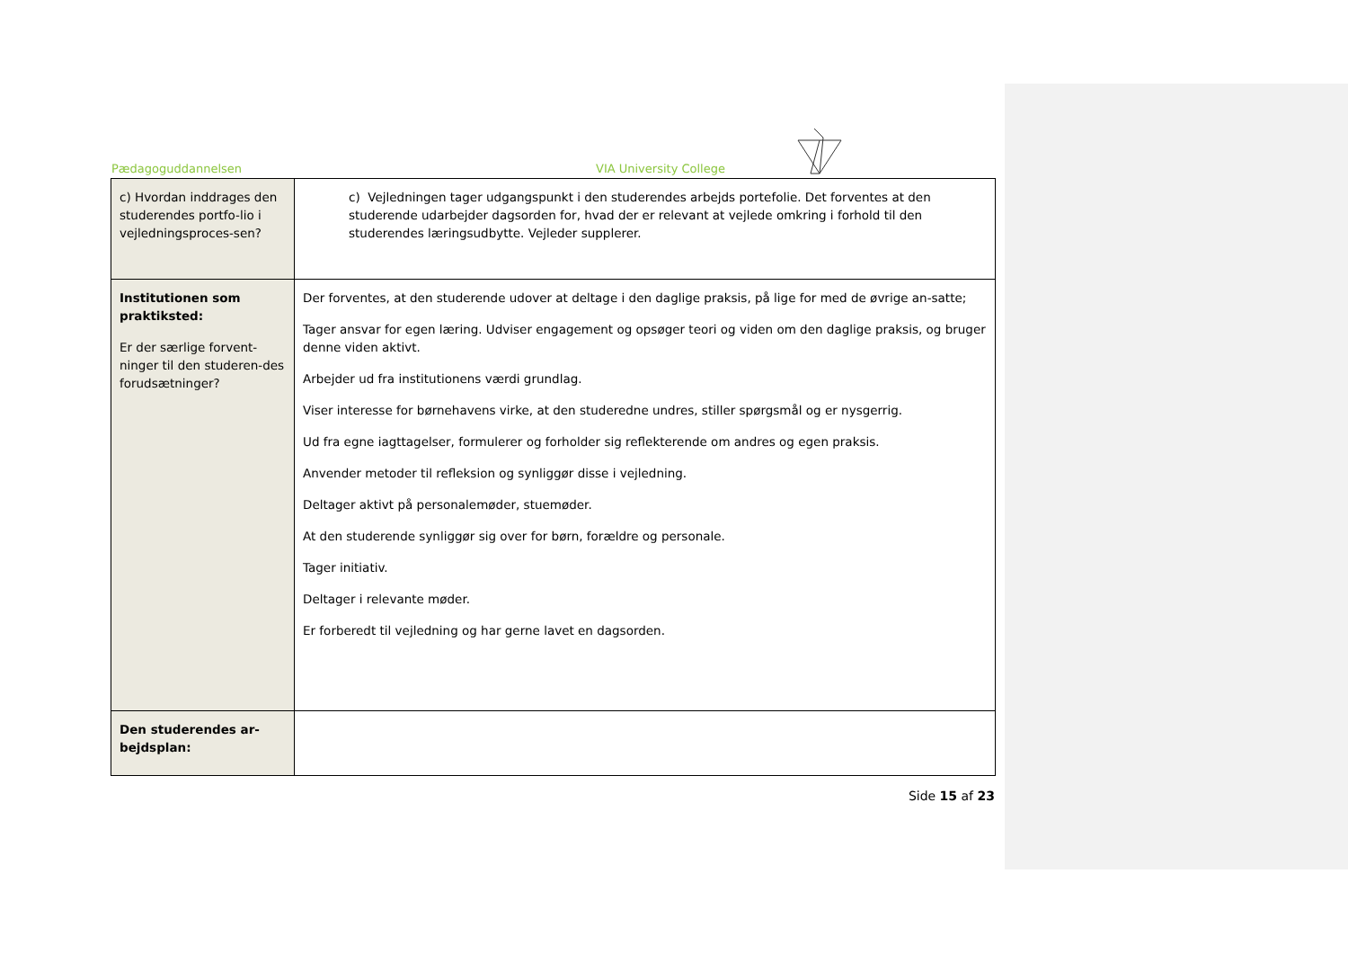Pædagoguddannelsen VIA University College
| c) Hvordan inddrages den studerendes portfo-lio i vejledningsproces-sen? | c) Vejledningen tager udgangspunkt i den studerendes arbejds portefolie. Det forventes at den studerende udarbejder dagsorden for, hvad der er relevant at vejlede omkring i forhold til den studerendes læringsudbytte. Vejleder supplerer. |
| Institutionen som praktiksted: Er der særlige forvent-ninger til den studeren-des forudsætninger? | Der forventes, at den studerende udover at deltage i den daglige praksis, på lige for med de øvrige an-satte; Tager ansvar for egen læring. Udviser engagement og opsøger teori og viden om den daglige praksis, og bruger denne viden aktivt. Arbejder ud fra institutionens værdi grundlag. Viser interesse for børnehavens virke, at den studeredne undres, stiller spørgsmål og er nysgerrig. Ud fra egne iagttagelser, formulerer og forholder sig reflekterende om andres og egen praksis. Anvender metoder til refleksion og synliggør disse i vejledning. Deltager aktivt på personalemøder, stuemøder. At den studerende synliggør sig over for børn, forældre og personale. Tager initiativ. Deltager i relevante møder. Er forberedt til vejledning og har gerne lavet en dagsorden. |
| Den studerendes ar-bejdsplan: | |
Side 15 af 23